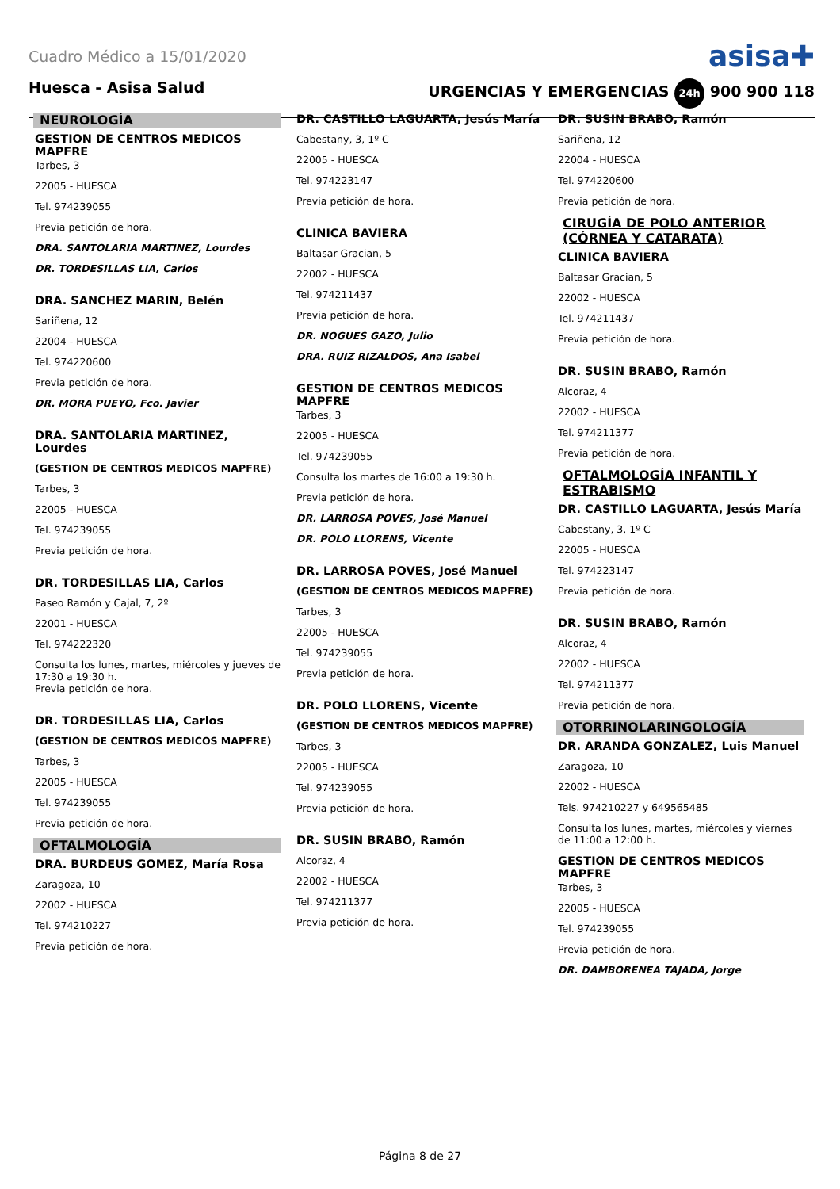Cuadro Médico a 15/01/2020 asisa✚
Huesca - Asisa Salud URGENCIAS Y EMERGENCIAS 24h 900 900 118
NEUROLOGÍA
GESTION DE CENTROS MEDICOS MAPFRE
Tarbes, 3
22005 - HUESCA
Tel. 974239055
Previa petición de hora.
DRA. SANTOLARIA MARTINEZ, Lourdes
DR. TORDESILLAS LIA, Carlos
DRA. SANCHEZ MARIN, Belén
Sariñena, 12
22004 - HUESCA
Tel. 974220600
Previa petición de hora.
DR. MORA PUEYO, Fco. Javier
DRA. SANTOLARIA MARTINEZ, Lourdes
(GESTION DE CENTROS MEDICOS MAPFRE)
Tarbes, 3
22005 - HUESCA
Tel. 974239055
Previa petición de hora.
DR. TORDESILLAS LIA, Carlos
Paseo Ramón y Cajal, 7, 2º
22001 - HUESCA
Tel. 974222320
Consulta los lunes, martes, miércoles y jueves de 17:30 a 19:30 h.
Previa petición de hora.
DR. TORDESILLAS LIA, Carlos
(GESTION DE CENTROS MEDICOS MAPFRE)
Tarbes, 3
22005 - HUESCA
Tel. 974239055
Previa petición de hora.
OFTALMOLOGÍA
DRA. BURDEUS GOMEZ, María Rosa
Zaragoza, 10
22002 - HUESCA
Tel. 974210227
Previa petición de hora.
DR. CASTILLO LAGUARTA, Jesús María
Cabestany, 3, 1º C
22005 - HUESCA
Tel. 974223147
Previa petición de hora.
CLINICA BAVIERA
Baltasar Gracian, 5
22002 - HUESCA
Tel. 974211437
Previa petición de hora.
DR. NOGUES GAZO, Julio
DRA. RUIZ RIZALDOS, Ana Isabel
GESTION DE CENTROS MEDICOS MAPFRE
Tarbes, 3
22005 - HUESCA
Tel. 974239055
Consulta los martes de 16:00 a 19:30 h.
Previa petición de hora.
DR. LARROSA POVES, José Manuel
DR. POLO LLORENS, Vicente
DR. LARROSA POVES, José Manuel
(GESTION DE CENTROS MEDICOS MAPFRE)
Tarbes, 3
22005 - HUESCA
Tel. 974239055
Previa petición de hora.
DR. POLO LLORENS, Vicente
(GESTION DE CENTROS MEDICOS MAPFRE)
Tarbes, 3
22005 - HUESCA
Tel. 974239055
Previa petición de hora.
DR. SUSIN BRABO, Ramón
Alcoraz, 4
22002 - HUESCA
Tel. 974211377
Previa petición de hora.
DR. SUSIN BRABO, Ramón
Sariñena, 12
22004 - HUESCA
Tel. 974220600
Previa petición de hora.
CIRUGÍA DE POLO ANTERIOR (CÓRNEA Y CATARATA)
CLINICA BAVIERA
Baltasar Gracian, 5
22002 - HUESCA
Tel. 974211437
Previa petición de hora.
DR. SUSIN BRABO, Ramón
Alcoraz, 4
22002 - HUESCA
Tel. 974211377
Previa petición de hora.
OFTALMOLOGÍA INFANTIL Y ESTRABISMO
DR. CASTILLO LAGUARTA, Jesús María
Cabestany, 3, 1º C
22005 - HUESCA
Tel. 974223147
Previa petición de hora.
DR. SUSIN BRABO, Ramón
Alcoraz, 4
22002 - HUESCA
Tel. 974211377
Previa petición de hora.
OTORRINOLARINGOLOGÍA
DR. ARANDA GONZALEZ, Luis Manuel
Zaragoza, 10
22002 - HUESCA
Tels. 974210227 y 649565485
Consulta los lunes, martes, miércoles y viernes de 11:00 a 12:00 h.
GESTION DE CENTROS MEDICOS MAPFRE
Tarbes, 3
22005 - HUESCA
Tel. 974239055
Previa petición de hora.
DR. DAMBORENEA TAJADA, Jorge
Página 8 de 27